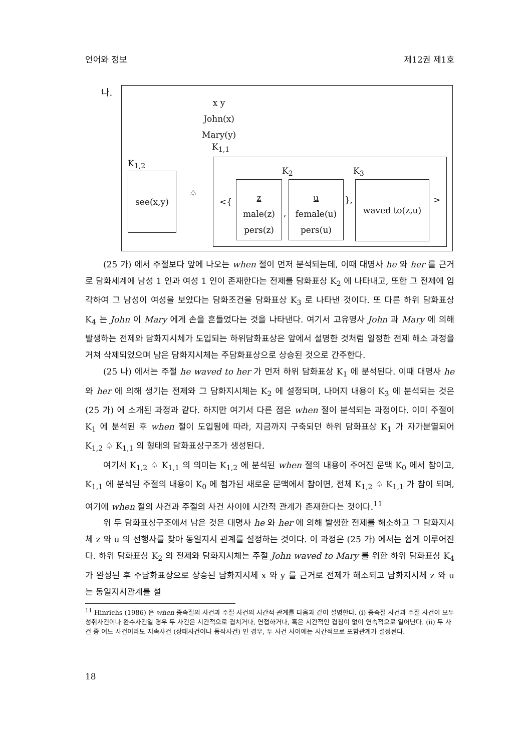언어와 정보 제12권 제1호
나.
x y
John(x)
Mary(y)
K<sub>1,1</sub>
K<sub>1,2</sub>
see(x,y)
♤
K<sub>2</sub> K<sub>3</sub>
<{
z
male(z)
pers(z)
,
u
female(u)
pers(u)
},
waved to(z,u)
>
(25 가) 에서 주절보다 앞에 나오는 when 절이 먼저 분석되는데, 이때 대명사 he 와 her 를 근거로 담화세계에 남성 1 인과 여성 1 인이 존재한다는 전제를 담화표상 K<sub>2</sub> 에 나타내고, 또한 그 전제에 입각하여 그 남성이 여성을 보았다는 담화조건을 담화표상 K<sub>3</sub> 로 나타낸 것이다. 또 다른 하위 담화표상 K<sub>4</sub> 는 John 이 Mary 에게 손을 흔들었다는 것을 나타낸다. 여기서 고유명사 John 과 Mary 에 의해 발생하는 전제와 담화지시체가 도입되는 하위담화표상은 앞에서 설명한 것처럼 일정한 전제 해소 과정을 거쳐 삭제되었으며 남은 담화지시체는 주담화표상으로 상승된 것으로 간주한다.
(25 나) 에서는 주절 he waved to her 가 먼저 하위 담화표상 K<sub>1</sub> 에 분석된다. 이때 대명사 he 와 her 에 의해 생기는 전제와 그 담화지시체는 K<sub>2</sub> 에 설정되며, 나머지 내용이 K<sub>3</sub> 에 분석되는 것은 (25 가) 에 소개된 과정과 같다. 하지만 여기서 다른 점은 when 절이 분석되는 과정이다. 이미 주절이 K<sub>1</sub> 에 분석된 후 when 절이 도입됨에 따라, 지금까지 구축되던 하위 담화표상 K<sub>1</sub> 가 자가분열되어 K<sub>1,2</sub> ♤ K<sub>1,1</sub> 의 형태의 담화표상구조가 생성된다.
여기서 K<sub>1,2</sub> ♤ K<sub>1,1</sub> 의 의미는 K<sub>1,2</sub> 에 분석된 when 절의 내용이 주어진 문맥 K<sub>0</sub> 에서 참이고, K<sub>1,1</sub> 에 분석된 주절의 내용이 K<sub>0</sub> 에 첨가된 새로운 문맥에서 참이면, 전체 K<sub>1,2</sub> ♤ K<sub>1,1</sub> 가 참이 되며, 여기에 when 절의 사건과 주절의 사건 사이에 시간적 관계가 존재한다는 것이다.<sup>11</sup>
위 두 담화표상구조에서 남은 것은 대명사 he 와 her 에 의해 발생한 전제를 해소하고 그 담화지시체 z 와 u 의 선행사를 찾아 동일지시 관계를 설정하는 것이다. 이 과정은 (25 가) 에서는 쉽게 이루어진다. 하위 담화표상 K<sub>2</sub> 의 전제와 담화지시체는 주절 John waved to Mary 를 위한 하위 담화표상 K<sub>4</sub> 가 완성된 후 주담화표상으로 상승된 담화지시체 x 와 y 를 근거로 전제가 해소되고 담화지시체 z 와 u 는 동일지시관계를 설
<sup>11</sup> Hinrichs (1986) 은 when 종속절의 사건과 주절 사건의 시간적 관계를 다음과 같이 설명한다. (i) 종속절 사건과 주절 사건이 모두 성취사건이나 완수사건일 경우 두 사건은 시간적으로 겹치거나, 연접하거나, 혹은 시간적인 겹침이 없이 연속적으로 일어난다. (ii) 두 사건 중 어느 사건이라도 지속사건 (상태사건이나 동작사건) 인 경우, 두 사건 사이에는 시간적으로 포함관계가 설정된다.
18